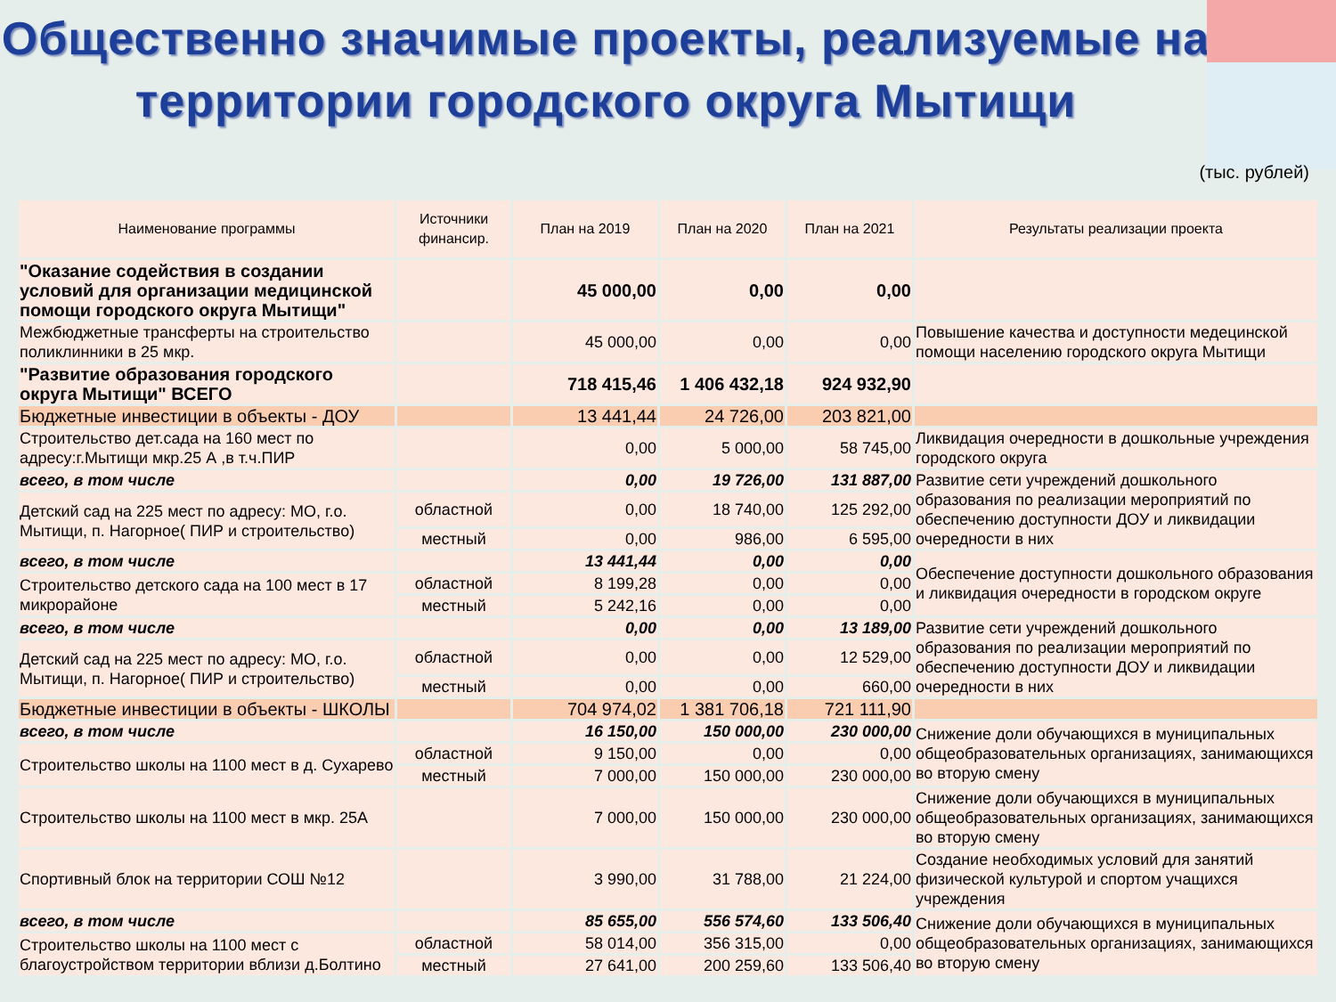Общественно значимые проекты, реализуемые на территории городского округа Мытищи
(тыс. рублей)
| Наименование программы | Источники финансир. | План на 2019 | План на 2020 | План на 2021 | Результаты реализации проекта |
| --- | --- | --- | --- | --- | --- |
| "Оказание содействия в создании условий для организации медицинской помощи городского округа Мытищи" | | 45 000,00 | 0,00 | 0,00 | |
| Межбюджетные трансферты на строительство поликлинники в 25 мкр. | | 45 000,00 | 0,00 | 0,00 | Повышение качества и доступности медецинской помощи населению городского округа Мытищи |
| "Развитие образования городского округа Мытищи" ВСЕГО | | 718 415,46 | 1 406 432,18 | 924 932,90 | |
| Бюджетные инвестиции в объекты - ДОУ | | 13 441,44 | 24 726,00 | 203 821,00 | |
| Строительство дет.сада на 160 мест по адресу:г.Мытищи мкр.25 А ,в т.ч.ПИР | | 0,00 | 5 000,00 | 58 745,00 | Ликвидация очередности в дошкольные учреждения городского округа |
| всего, в том числе | | 0,00 | 19 726,00 | 131 887,00 | Развитие сети учреждений дошкольного образования по реализации мероприятий по обеспечению доступности ДОУ и ликвидации очередности в них |
| Детский сад на 225 мест по адресу: МО, г.о. Мытищи, п. Нагорное( ПИР и строительство) | областной | 0,00 | 18 740,00 | 125 292,00 | |
| | местный | 0,00 | 986,00 | 6 595,00 | |
| всего, в том числе | | 13 441,44 | 0,00 | 0,00 | Обеспечение доступности дошкольного образования и ликвидация очередности в городском округе |
| Строительство детского сада на 100 мест в 17 микрорайоне | областной | 8 199,28 | 0,00 | 0,00 | |
| | местный | 5 242,16 | 0,00 | 0,00 | |
| всего, в том числе | | 0,00 | 0,00 | 13 189,00 | Развитие сети учреждений дошкольного образования по реализации мероприятий по обеспечению доступности ДОУ и ликвидации очередности в них |
| Детский сад на 225 мест по адресу: МО, г.о. Мытищи, п. Нагорное( ПИР и строительство) | областной | 0,00 | 0,00 | 12 529,00 | |
| | местный | 0,00 | 0,00 | 660,00 | |
| Бюджетные инвестиции в объекты - ШКОЛЫ | | 704 974,02 | 1 381 706,18 | 721 111,90 | |
| всего, в том числе | | 16 150,00 | 150 000,00 | 230 000,00 | Снижение доли обучающихся в муниципальных общеобразовательных организациях, занимающихся во вторую смену |
| Строительство школы на 1100 мест в д. Сухарево | областной | 9 150,00 | 0,00 | 0,00 | |
| | местный | 7 000,00 | 150 000,00 | 230 000,00 | |
| Строительство школы на 1100 мест в мкр. 25А | | 7 000,00 | 150 000,00 | 230 000,00 | Снижение доли обучающихся в муниципальных общеобразовательных организациях, занимающихся во вторую смену |
| Спортивный блок на территории СОШ №12 | | 3 990,00 | 31 788,00 | 21 224,00 | Создание необходимых условий для занятий физической культурой и спортом учащихся учреждения |
| всего, в том числе | | 85 655,00 | 556 574,60 | 133 506,40 | Снижение доли обучающихся в муниципальных общеобразовательных организациях, занимающихся во вторую смену |
| Строительство школы на 1100 мест с благоустройством территории вблизи д.Болтино | областной | 58 014,00 | 356 315,00 | 0,00 | |
| | местный | 27 641,00 | 200 259,60 | 133 506,40 | |